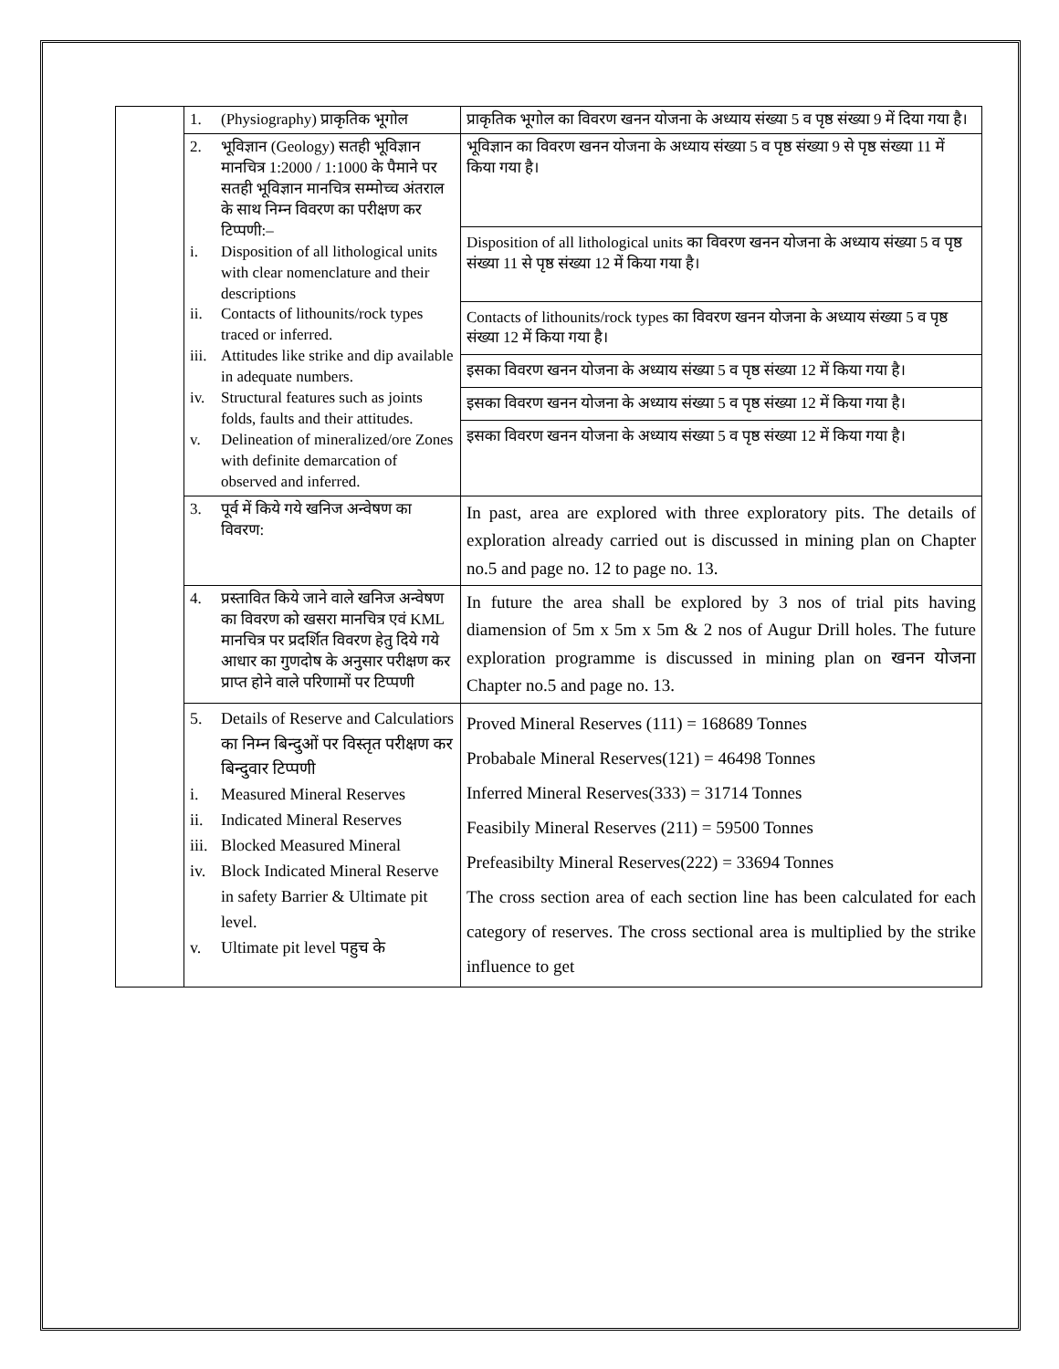| | 1. (Physiography) प्राकृतिक भूगोल | प्राकृतिक भूगोल का विवरण खनन योजना के अध्याय संख्या 5 व पृष्ठ संख्या 9 में दिया गया है। |
| | 2. भूविज्ञान (Geology) सतही भूविज्ञान मानचित्र 1:2000 / 1:1000 के पैमाने पर सतही भूविज्ञान मानचित्र सम्मोच्च अंतराल के साथ निम्न विवरण का परीक्षण कर टिप्पणी:– i. Disposition of all lithological units with clear nomenclature and their descriptions ii. Contacts of lithounits/rock types traced or inferred. iii. Attitudes like strike and dip available in adequate numbers. iv. Structural features such as joints folds, faults and their attitudes. v. Delineation of mineralized/ore Zones with definite demarcation of observed and inferred. | भूविज्ञान का विवरण खनन योजना के अध्याय संख्या 5 व पृष्ठ संख्या 9 से पृष्ठ संख्या 11 में किया गया है। Disposition of all lithological units का विवरण खनन योजना के अध्याय संख्या 5 व पृष्ठ संख्या 11 से पृष्ठ संख्या 12 में किया गया है। Contacts of lithounits/rock types का विवरण खनन योजना के अध्याय संख्या 5 व पृष्ठ संख्या 12 में किया गया है। इसका विवरण खनन योजना के अध्याय संख्या 5 व पृष्ठ संख्या 12 में किया गया है। इसका विवरण खनन योजना के अध्याय संख्या 5 व पृष्ठ संख्या 12 में किया गया है। इसका विवरण खनन योजना के अध्याय संख्या 5 व पृष्ठ संख्या 12 में किया गया है। |
| | 3. पूर्व में किये गये खनिज अन्वेषण का विवरण: | In past, area are explored with three exploratory pits. The details of exploration already carried out is discussed in mining plan on Chapter no.5 and page no. 12 to page no. 13. |
| | 4. प्रस्तावित किये जाने वाले खनिज अन्वेषण का विवरण को खसरा मानचित्र एवं KML मानचित्र पर प्रदर्शित विवरण हेतु दिये गये आधार का गुणदोष के अनुसार परीक्षण कर प्राप्त होने वाले परिणामों पर टिप्पणी | In future the area shall be explored by 3 nos of trial pits having diamension of 5m x 5m x 5m & 2 nos of Augur Drill holes. The future exploration programme is discussed in mining plan on खनन योजना Chapter no.5 and page no. 13. |
| | 5. Details of Reserve and Calculatiors का निम्न बिन्दुओं पर विस्तृत परीक्षण कर बिन्दुवार टिप्पणी i. Measured Mineral Reserves ii. Indicated Mineral Reserves iii. Blocked Measured Mineral iv. Block Indicated Mineral Reserve in safety Barrier & Ultimate pit level. v. Ultimate pit level पहुच के | Proved Mineral Reserves (111) = 168689 Tonnes Probabale Mineral Reserves(121) = 46498 Tonnes Inferred Mineral Reserves(333) = 31714 Tonnes Feasibily Mineral Reserves (211) = 59500 Tonnes Prefeasibilty Mineral Reserves(222) = 33694 Tonnes The cross section area of each section line has been calculated for each category of reserves. The cross sectional area is multiplied by the strike influence to get |